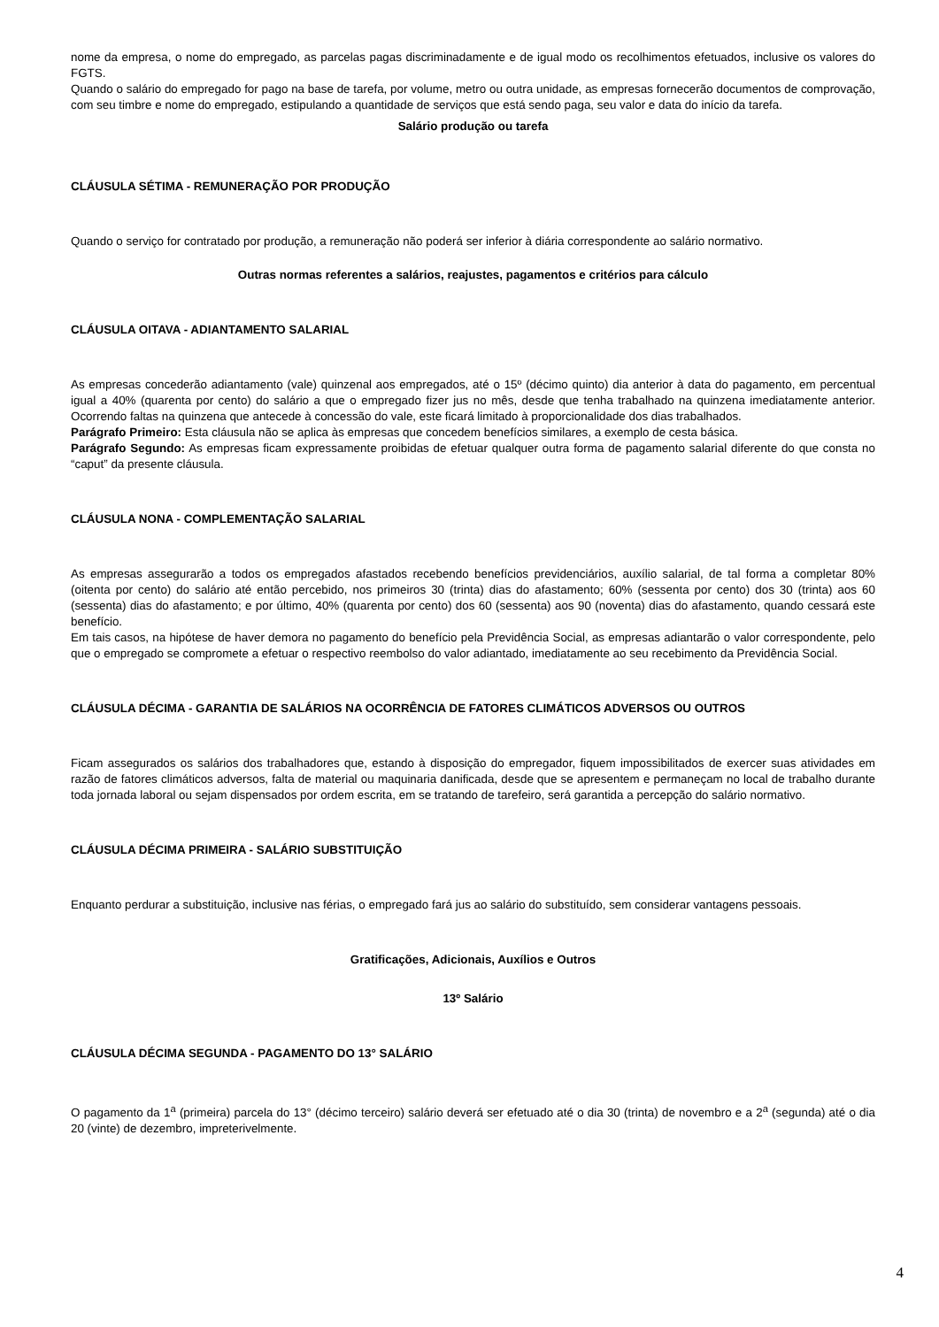nome da empresa, o nome do empregado, as parcelas pagas discriminadamente e de igual modo os recolhimentos efetuados, inclusive os valores do FGTS.
Quando o salário do empregado for pago na base de tarefa, por volume, metro ou outra unidade, as empresas fornecerão documentos de comprovação, com seu timbre e nome do empregado, estipulando a quantidade de serviços que está sendo paga, seu valor e data do início da tarefa.
Salário produção ou tarefa
CLÁUSULA SÉTIMA - REMUNERAÇÃO POR PRODUÇÃO
Quando o serviço for contratado por produção, a remuneração não poderá ser inferior à diária correspondente ao salário normativo.
Outras normas referentes a salários, reajustes, pagamentos e critérios para cálculo
CLÁUSULA OITAVA - ADIANTAMENTO SALARIAL
As empresas concederão adiantamento (vale) quinzenal aos empregados, até o 15º (décimo quinto) dia anterior à data do pagamento, em percentual igual a 40% (quarenta por cento) do salário a que o empregado fizer jus no mês, desde que tenha trabalhado na quinzena imediatamente anterior. Ocorrendo faltas na quinzena que antecede à concessão do vale, este ficará limitado à proporcionalidade dos dias trabalhados.
Parágrafo Primeiro: Esta cláusula não se aplica às empresas que concedem benefícios similares, a exemplo de cesta básica.
Parágrafo Segundo: As empresas ficam expressamente proibidas de efetuar qualquer outra forma de pagamento salarial diferente do que consta no “caput” da presente cláusula.
CLÁUSULA NONA - COMPLEMENTAÇÃO SALARIAL
As empresas assegurarão a todos os empregados afastados recebendo benefícios previdenciários, auxílio salarial, de tal forma a completar 80% (oitenta por cento) do salário até então percebido, nos primeiros 30 (trinta) dias do afastamento; 60% (sessenta por cento) dos 30 (trinta) aos 60 (sessenta) dias do afastamento; e por último, 40% (quarenta por cento) dos 60 (sessenta) aos 90 (noventa) dias do afastamento, quando cessará este benefício.
Em tais casos, na hipótese de haver demora no pagamento do benefício pela Previdência Social, as empresas adiantarão o valor correspondente, pelo que o empregado se compromete a efetuar o respectivo reembolso do valor adiantado, imediatamente ao seu recebimento da Previdência Social.
CLÁUSULA DÉCIMA - GARANTIA DE SALÁRIOS NA OCORRÊNCIA DE FATORES CLIMÁTICOS ADVERSOS OU OUTROS
Ficam assegurados os salários dos trabalhadores que, estando à disposição do empregador, fiquem impossibilitados de exercer suas atividades em razão de fatores climáticos adversos, falta de material ou maquinaria danificada, desde que se apresentem e permaneçam no local de trabalho durante toda jornada laboral ou sejam dispensados por ordem escrita, em se tratando de tarefeiro, será garantida a percepção do salário normativo.
CLÁUSULA DÉCIMA PRIMEIRA - SALÁRIO SUBSTITUIÇÃO
Enquanto perdurar a substituição, inclusive nas férias, o empregado fará jus ao salário do substituído, sem considerar vantagens pessoais.
Gratificações, Adicionais, Auxílios e Outros
13º Salário
CLÁUSULA DÉCIMA SEGUNDA - PAGAMENTO DO 13° SALÁRIO
O pagamento da 1<sup>a</sup> (primeira) parcela do 13° (décimo terceiro) salário deverá ser efetuado até o dia 30 (trinta) de novembro e a 2<sup>a</sup> (segunda) até o dia 20 (vinte) de dezembro, impreterivelmente.
4